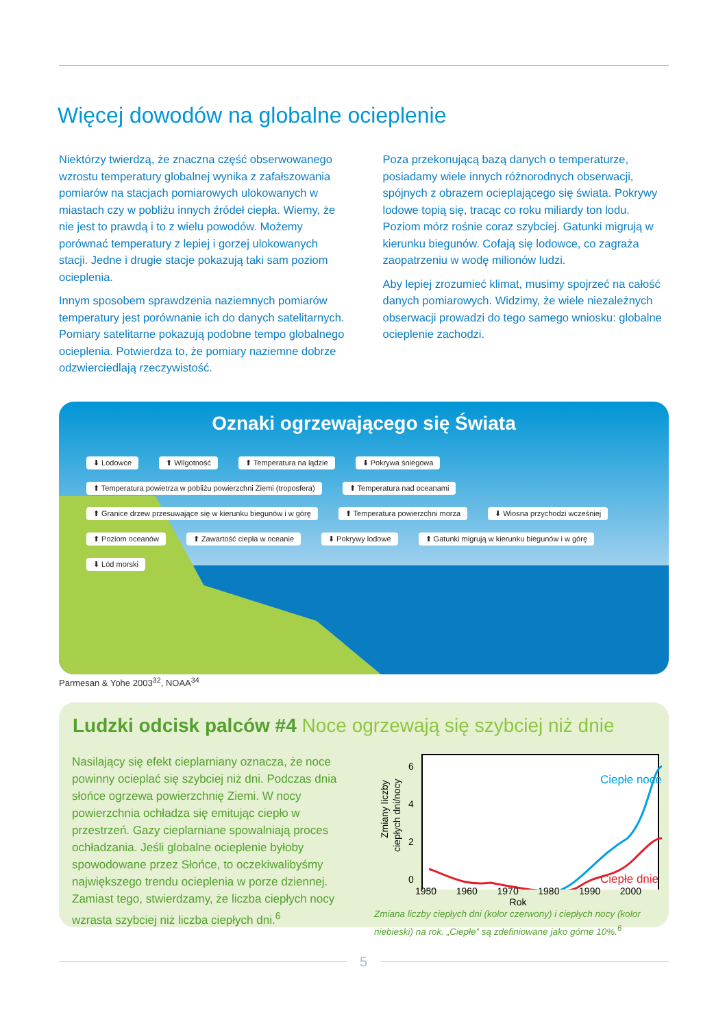Więcej dowodów na globalne ocieplenie
Niektórzy twierdzą, że znaczna część obserwowanego wzrostu temperatury globalnej wynika z zafałszowania pomiarów na stacjach pomiarowych ulokowanych w miastach czy w pobliżu innych źródeł ciepła. Wiemy, że nie jest to prawdą i to z wielu powodów. Możemy porównać temperatury z lepiej i gorzej ulokowanych stacji. Jedne i drugie stacje pokazują taki sam poziom ocieplenia.
Innym sposobem sprawdzenia naziemnych pomiarów temperatury jest porównanie ich do danych satelitarnych. Pomiary satelitarne pokazują podobne tempo globalnego ocieplenia. Potwierdza to, że pomiary naziemne dobrze odzwierciedlają rzeczywistość.
Poza przekonującą bazą danych o temperaturze, posiadamy wiele innych różnorodnych obserwacji, spójnych z obrazem ocieplającego się świata. Pokrywy lodowe topią się, tracąc co roku miliardy ton lodu. Poziom mórz rośnie coraz szybciej. Gatunki migrują w kierunku biegunów. Cofają się lodowce, co zagraża zaopatrzeniu w wodę milionów ludzi.
Aby lepiej zrozumieć klimat, musimy spojrzeć na całość danych pomiarowych. Widzimy, że wiele niezależnych obserwacji prowadzi do tego samego wniosku: globalne ocieplenie zachodzi.
Oznaki ogrzewającego się Świata
⬇ Lodowce ⬆ Wilgotność ⬆ Temperatura na lądzie ⬇ Pokrywa śniegowa ⬆ Temperatura powietrza w pobliżu powierzchni Ziemi (troposfera) ⬆ Temperatura nad oceanami ⬆ Granice drzew przesuwające się w kierunku biegunów i w górę ⬆ Temperatura powierzchni morza ⬇ Wiosna przychodzi wcześniej ⬆ Poziom oceanów ⬆ Zawartość ciepła w oceanie ⬇ Pokrywy lodowe ⬆ Gatunki migrują w kierunku biegunów i w górę ⬇ Lód morski
Parmesan & Yohe 2003<sup>32</sup>, NOAA<sup>34</sup>
Ludzki odcisk palców #4 Noce ogrzewają się szybciej niż dnie
Nasilający się efekt cieplarniany oznacza, że noce powinny ocieplać się szybciej niż dni. Podczas dnia słońce ogrzewa powierzchnię Ziemi. W nocy powierzchnia ochładza się emitując ciepło w przestrzeń. Gazy cieplarniane spowalniają proces ochładzania. Jeśli globalne ocieplenie byłoby spowodowane przez Słońce, to oczekiwalibyśmy największego trendu ocieplenia w porze dziennej. Zamiast tego, stwierdzamy, że liczba ciepłych nocy wzrasta szybciej niż liczba ciepłych dni.<sup>6</sup>
Zmiany liczby
ciepłych dni/nocy
6
4
2
0
Ciepłe noce
Ciepłe dnie
1950 1960 1970 1980 1990 2000
Rok
Zmiana liczby ciepłych dni (kolor czerwony) i ciepłych nocy (kolor niebieski) na rok. „Ciepłe” są zdefiniowane jako górne 10%.<sup>6</sup>
5